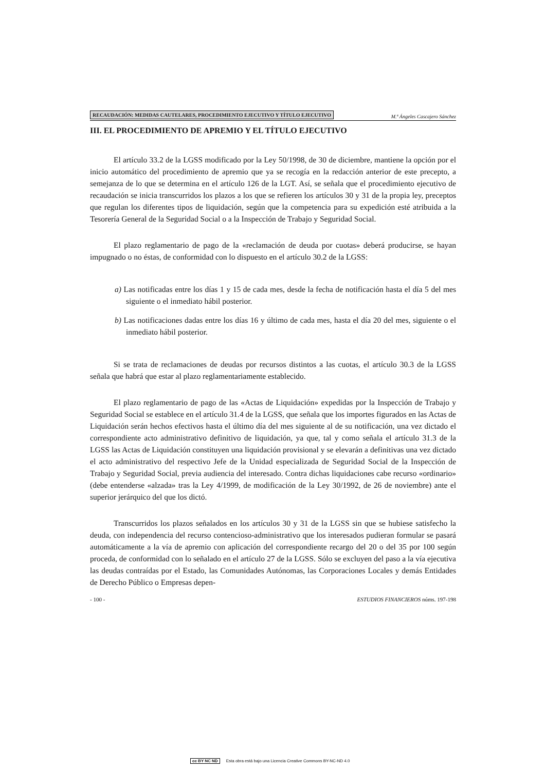RECAUDACIÓN: MEDIDAS CAUTELARES, PROCEDIMIENTO EJECUTIVO Y TÍTULO EJECUTIVO M.ª Ángeles Cascajero Sánchez
III. EL PROCEDIMIENTO DE APREMIO Y EL TÍTULO EJECUTIVO
El artículo 33.2 de la LGSS modificado por la Ley 50/1998, de 30 de diciembre, mantiene la opción por el inicio automático del procedimiento de apremio que ya se recogía en la redacción anterior de este precepto, a semejanza de lo que se determina en el artículo 126 de la LGT. Así, se señala que el procedimiento ejecutivo de recaudación se inicia transcurridos los plazos a los que se refieren los artículos 30 y 31 de la propia ley, preceptos que regulan los diferentes tipos de liquidación, según que la competencia para su expedición esté atribuida a la Tesorería General de la Seguridad Social o a la Inspección de Trabajo y Seguridad Social.
El plazo reglamentario de pago de la «reclamación de deuda por cuotas» deberá producirse, se hayan impugnado o no éstas, de conformidad con lo dispuesto en el artículo 30.2 de la LGSS:
a) Las notificadas entre los días 1 y 15 de cada mes, desde la fecha de notificación hasta el día 5 del mes siguiente o el inmediato hábil posterior.
b) Las notificaciones dadas entre los días 16 y último de cada mes, hasta el día 20 del mes, siguiente o el inmediato hábil posterior.
Si se trata de reclamaciones de deudas por recursos distintos a las cuotas, el artículo 30.3 de la LGSS señala que habrá que estar al plazo reglamentariamente establecido.
El plazo reglamentario de pago de las «Actas de Liquidación» expedidas por la Inspección de Trabajo y Seguridad Social se establece en el artículo 31.4 de la LGSS, que señala que los importes figurados en las Actas de Liquidación serán hechos efectivos hasta el último día del mes siguiente al de su notificación, una vez dictado el correspondiente acto administrativo definitivo de liquidación, ya que, tal y como señala el artículo 31.3 de la LGSS las Actas de Liquidación constituyen una liquidación provisional y se elevarán a definitivas una vez dictado el acto administrativo del respectivo Jefe de la Unidad especializada de Seguridad Social de la Inspección de Trabajo y Seguridad Social, previa audiencia del interesado. Contra dichas liquidaciones cabe recurso «ordinario» (debe entenderse «alzada» tras la Ley 4/1999, de modificación de la Ley 30/1992, de 26 de noviembre) ante el superior jerárquico del que los dictó.
Transcurridos los plazos señalados en los artículos 30 y 31 de la LGSS sin que se hubiese satisfecho la deuda, con independencia del recurso contencioso-administrativo que los interesados pudieran formular se pasará automáticamente a la vía de apremio con aplicación del correspondiente recargo del 20 o del 35 por 100 según proceda, de conformidad con lo señalado en el artículo 27 de la LGSS. Sólo se excluyen del paso a la vía ejecutiva las deudas contraídas por el Estado, las Comunidades Autónomas, las Corporaciones Locales y demás Entidades de Derecho Público o Empresas depen-
- 100 - ESTUDIOS FINANCIEROS núms. 197-198
cc BY NC ND Esta obra está bajo una Licencia Creative Commons BY-NC-ND 4.0